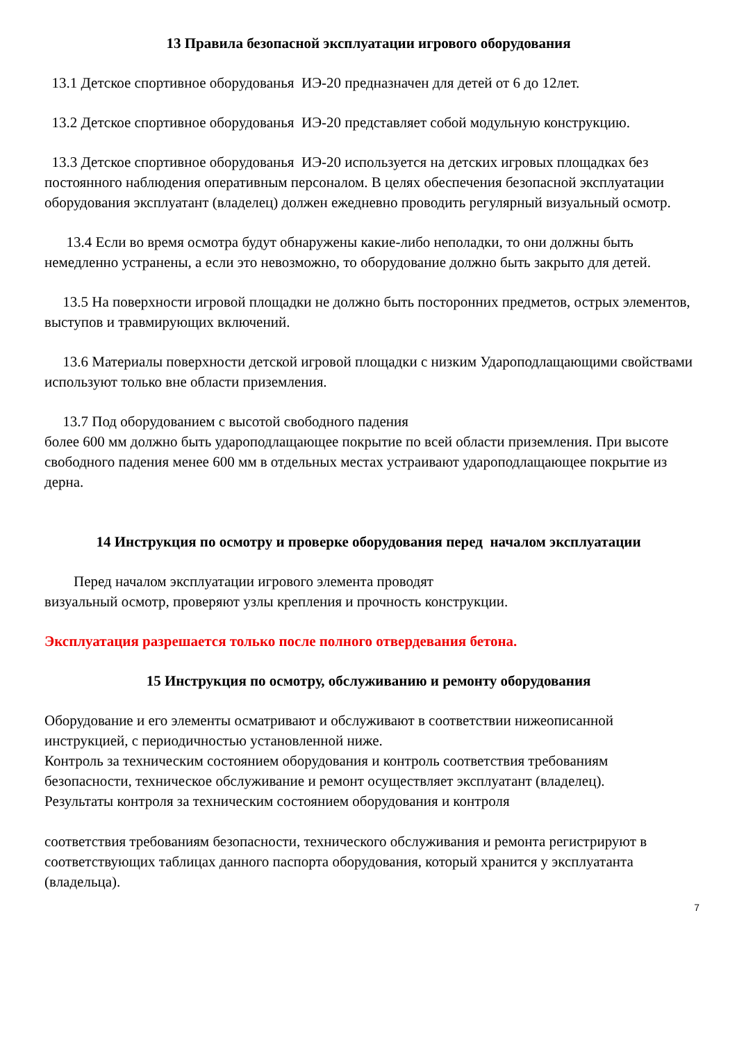13 Правила безопасной эксплуатации игрового оборудования
13.1 Детское спортивное оборудованья ИЭ-20 предназначен для детей от 6 до 12лет.
13.2 Детское спортивное оборудованья ИЭ-20 представляет собой модульную конструкцию.
13.3 Детское спортивное оборудованья ИЭ-20 используется на детских игровых площадках без постоянного наблюдения оперативным персоналом. В целях обеспечения безопасной эксплуатации оборудования эксплуатант (владелец) должен ежедневно проводить регулярный визуальный осмотр.
13.4 Если во время осмотра будут обнаружены какие-либо неполадки, то они должны быть немедленно устранены, а если это невозможно, то оборудование должно быть закрыто для детей.
13.5 На поверхности игровой площадки не должно быть посторонних предметов, острых элементов, выступов и травмирующих включений.
13.6 Материалы поверхности детской игровой площадки с низким Удароподлащающими свойствами используют только вне области приземления.
13.7 Под оборудованием с высотой свободного падения
более 600 мм должно быть удароподлащающее покрытие по всей области приземления. При высоте свободного падения менее 600 мм в отдельных местах устраивают удароподлащающее покрытие из дерна.
14 Инструкция по осмотру и проверке оборудования перед началом эксплуатации
Перед началом эксплуатации игрового элемента проводят
визуальный осмотр, проверяют узлы крепления и прочность конструкции.
Эксплуатация разрешается только после полного отвердевания бетона.
15 Инструкция по осмотру, обслуживанию и ремонту оборудования
Оборудование и его элементы осматривают и обслуживают в соответствии нижеописанной инструкцией, с периодичностью установленной ниже.
Контроль за техническим состоянием оборудования и контроль соответствия требованиям безопасности, техническое обслуживание и ремонт осуществляет эксплуатант (владелец).
Результаты контроля за техническим состоянием оборудования и контроля
соответствия требованиям безопасности, технического обслуживания и ремонта регистрируют в соответствующих таблицах данного паспорта оборудования, который хранится у эксплуатанта (владельца).
7